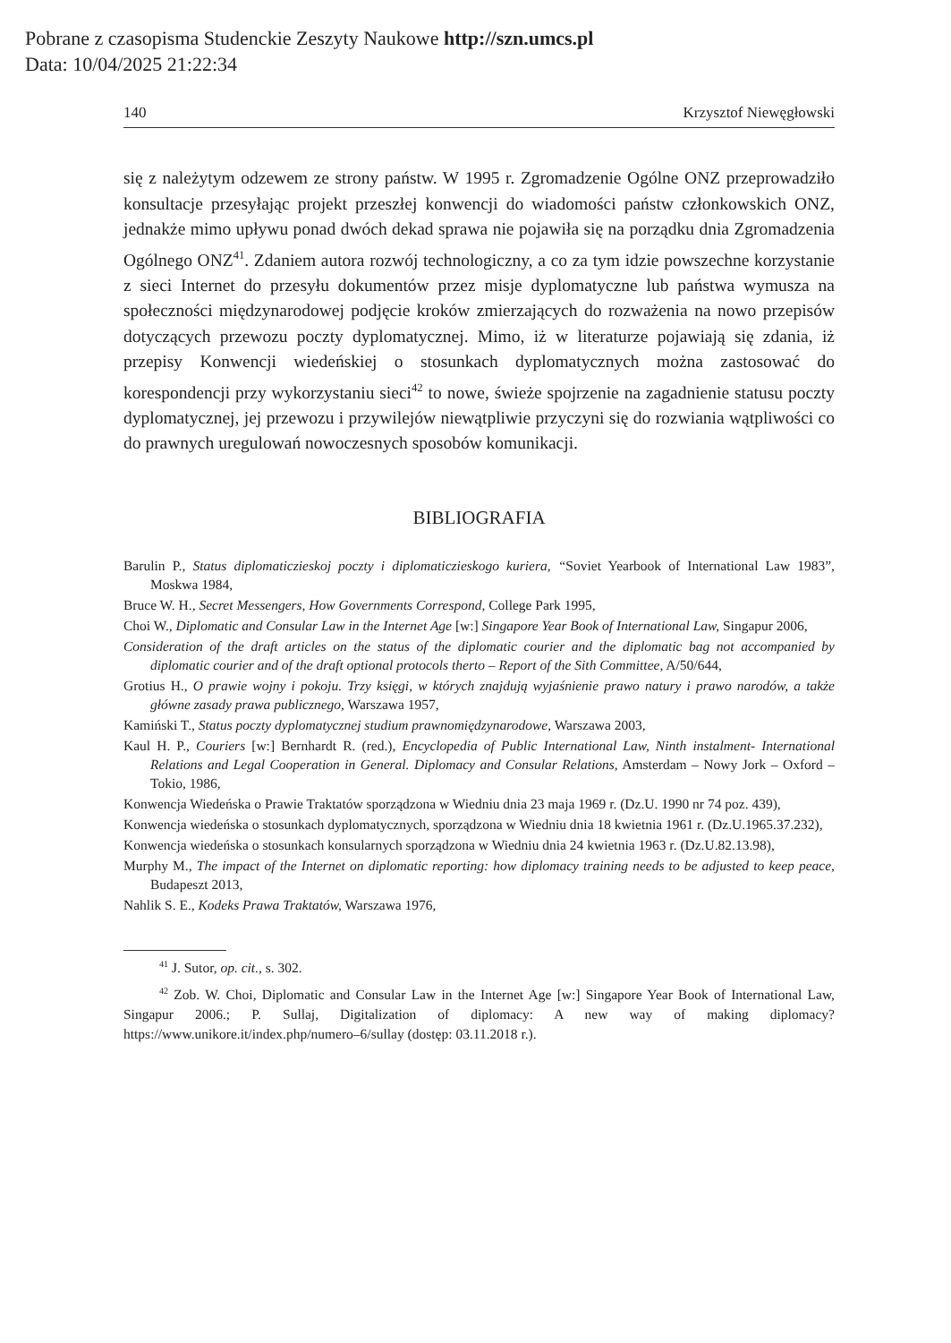Pobrane z czasopisma Studenckie Zeszyty Naukowe http://szn.umcs.pl
Data: 10/04/2025 21:22:34
140 Krzysztof Niewęgłowski
się z należytym odzewem ze strony państw. W 1995 r. Zgromadzenie Ogólne ONZ przeprowadziło konsultacje przesyłając projekt przeszłej konwencji do wiadomości państw członkowskich ONZ, jednakże mimo upływu ponad dwóch dekad sprawa nie pojawiła się na porządku dnia Zgromadzenia Ogólnego ONZ<sup>41</sup>. Zdaniem autora rozwój technologiczny, a co za tym idzie powszechne korzystanie z sieci Internet do przesyłu dokumentów przez misje dyplomatyczne lub państwa wymusza na społeczności międzynarodowej podjęcie kroków zmierzających do rozważenia na nowo przepisów dotyczących przewozu poczty dyplomatycznej. Mimo, iż w literaturze pojawiają się zdania, iż przepisy Konwencji wiedeńskiej o stosunkach dyplomatycznych można zastosować do korespondencji przy wykorzystaniu sieci<sup>42</sup> to nowe, świeże spojrzenie na zagadnienie statusu poczty dyplomatycznej, jej przewozu i przywilejów niewątpliwie przyczyni się do rozwiania wątpliwości co do prawnych uregulowań nowoczesnych sposobów komunikacji.
BIBLIOGRAFIA
Barulin P., Status diplomaticzieskoj poczty i diplomaticzieskogo kuriera, “Soviet Yearbook of International Law 1983”, Moskwa 1984,
Bruce W. H., Secret Messengers, How Governments Correspond, College Park 1995,
Choi W., Diplomatic and Consular Law in the Internet Age [w:] Singapore Year Book of International Law, Singapur 2006,
Consideration of the draft articles on the status of the diplomatic courier and the diplomatic bag not accompanied by diplomatic courier and of the draft optional protocols therto – Report of the Sith Committee, A/50/644,
Grotius H., O prawie wojny i pokoju. Trzy księgi, w których znajdują wyjaśnienie prawo natury i prawo narodów, a także główne zasady prawa publicznego, Warszawa 1957,
Kamiński T., Status poczty dyplomatycznej studium prawnomiędzynarodowe, Warszawa 2003,
Kaul H. P., Couriers [w:] Bernhardt R. (red.), Encyclopedia of Public International Law, Ninth instalment- International Relations and Legal Cooperation in General. Diplomacy and Consular Relations, Amsterdam – Nowy Jork – Oxford – Tokio, 1986,
Konwencja Wiedeńska o Prawie Traktatów sporządzona w Wiedniu dnia 23 maja 1969 r. (Dz.U. 1990 nr 74 poz. 439),
Konwencja wiedeńska o stosunkach dyplomatycznych, sporządzona w Wiedniu dnia 18 kwietnia 1961 r. (Dz.U.1965.37.232),
Konwencja wiedeńska o stosunkach konsularnych sporządzona w Wiedniu dnia 24 kwietnia 1963 r. (Dz.U.82.13.98),
Murphy M., The impact of the Internet on diplomatic reporting: how diplomacy training needs to be adjusted to keep peace, Budapeszt 2013,
Nahlik S. E., Kodeks Prawa Traktatów, Warszawa 1976,
<sup>41</sup> J. Sutor, op. cit., s. 302.
<sup>42</sup> Zob. W. Choi, Diplomatic and Consular Law in the Internet Age [w:] Singapore Year Book of International Law, Singapur 2006.; P. Sullaj, Digitalization of diplomacy: A new way of making diplomacy? https://www.unikore.it/index.php/numero–6/sullay (dostęp: 03.11.2018 r.).